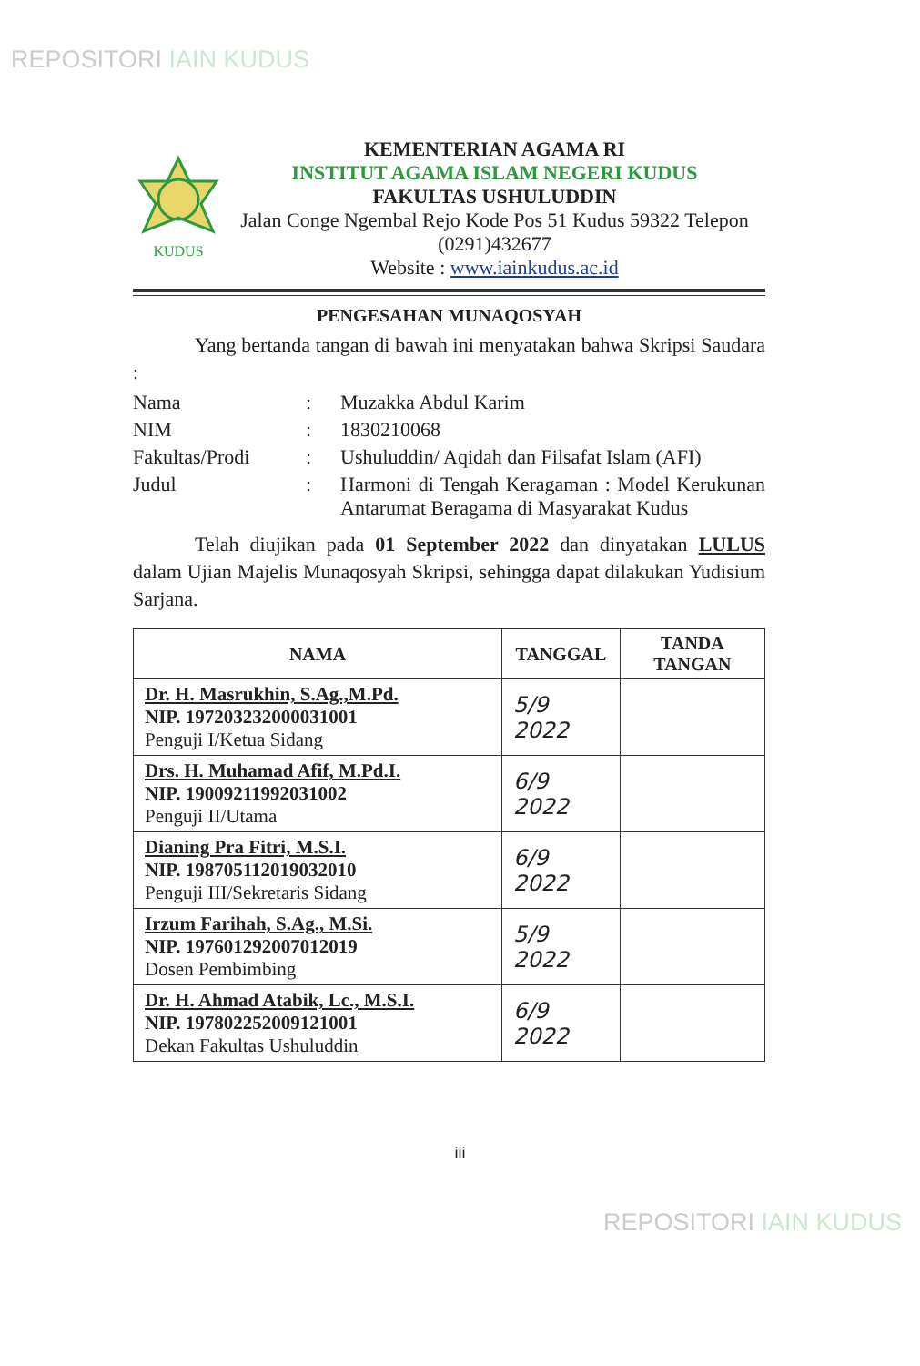REPOSITORI IAIN KUDUS
KUDUS
KEMENTERIAN AGAMA RI
INSTITUT AGAMA ISLAM NEGERI KUDUS
FAKULTAS USHULUDDIN
Jalan Conge Ngembal Rejo Kode Pos 51 Kudus 59322 Telepon (0291)432677
Website : www.iainkudus.ac.id
PENGESAHAN MUNAQOSYAH
Yang bertanda tangan di bawah ini menyatakan bahwa Skripsi Saudara :
| Nama | : | Muzakka Abdul Karim |
| NIM | : | 1830210068 |
| Fakultas/Prodi | : | Ushuluddin/ Aqidah dan Filsafat Islam (AFI) |
| Judul | : | Harmoni di Tengah Keragaman : Model Kerukunan Antarumat Beragama di Masyarakat Kudus |
Telah diujikan pada 01 September 2022 dan dinyatakan LULUS dalam Ujian Majelis Munaqosyah Skripsi, sehingga dapat dilakukan Yudisium Sarjana.
| NAMA | TANGGAL | TANDA TANGAN |
| --- | --- | --- |
| Dr. H. Masrukhin, S.Ag.,M.Pd. NIP. 197203232000031001 Penguji I/Ketua Sidang | 5/9 2022 | |
| Drs. H. Muhamad Afif, M.Pd.I. NIP. 19009211992031002 Penguji II/Utama | 6/9 2022 | |
| Dianing Pra Fitri, M.S.I. NIP. 198705112019032010 Penguji III/Sekretaris Sidang | 6/9 2022 | |
| Irzum Farihah, S.Ag., M.Si. NIP. 197601292007012019 Dosen Pembimbing | 5/9 2022 | |
| Dr. H. Ahmad Atabik, Lc., M.S.I. NIP. 197802252009121001 Dekan Fakultas Ushuluddin | 6/9 2022 | |
iii
REPOSITORI IAIN KUDUS